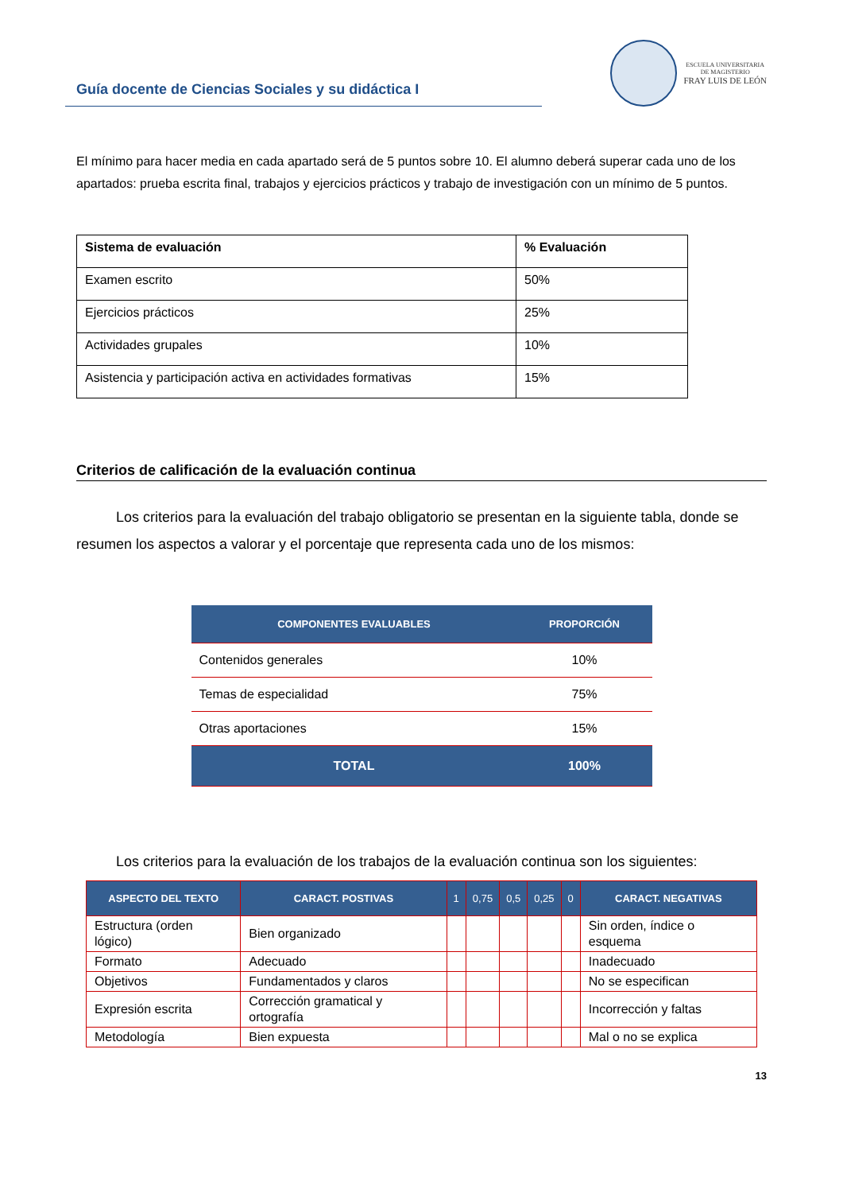Guía docente de Ciencias Sociales y su didáctica I
ESCUELA UNIVERSITARIA
DE MAGISTERIO
FRAY LUIS DE LEÓN
El mínimo para hacer media en cada apartado será de 5 puntos sobre 10. El alumno deberá superar cada uno de los apartados: prueba escrita final, trabajos y ejercicios prácticos y trabajo de investigación con un mínimo de 5 puntos.
| Sistema de evaluación | % Evaluación |
| --- | --- |
| Examen escrito | 50% |
| Ejercicios prácticos | 25% |
| Actividades grupales | 10% |
| Asistencia y participación activa en actividades formativas | 15% |
Criterios de calificación de la evaluación continua
Los criterios para la evaluación del trabajo obligatorio se presentan en la siguiente tabla, donde se resumen los aspectos a valorar y el porcentaje que representa cada uno de los mismos:
| COMPONENTES EVALUABLES | PROPORCIÓN |
| --- | --- |
| Contenidos generales | 10% |
| Temas de especialidad | 75% |
| Otras aportaciones | 15% |
| TOTAL | 100% |
Los criterios para la evaluación de los trabajos de la evaluación continua son los siguientes:
| ASPECTO DEL TEXTO | CARACT. POSTIVAS | 1 | 0,75 | 0,5 | 0,25 | 0 | CARACT. NEGATIVAS |
| --- | --- | --- | --- | --- | --- | --- | --- |
| Estructura (orden lógico) | Bien organizado | | | | | | Sin orden, índice o esquema |
| Formato | Adecuado | | | | | | Inadecuado |
| Objetivos | Fundamentados y claros | | | | | | No se especifican |
| Expresión escrita | Corrección gramatical y ortografía | | | | | | Incorrección y faltas |
| Metodología | Bien expuesta | | | | | | Mal o no se explica |
13